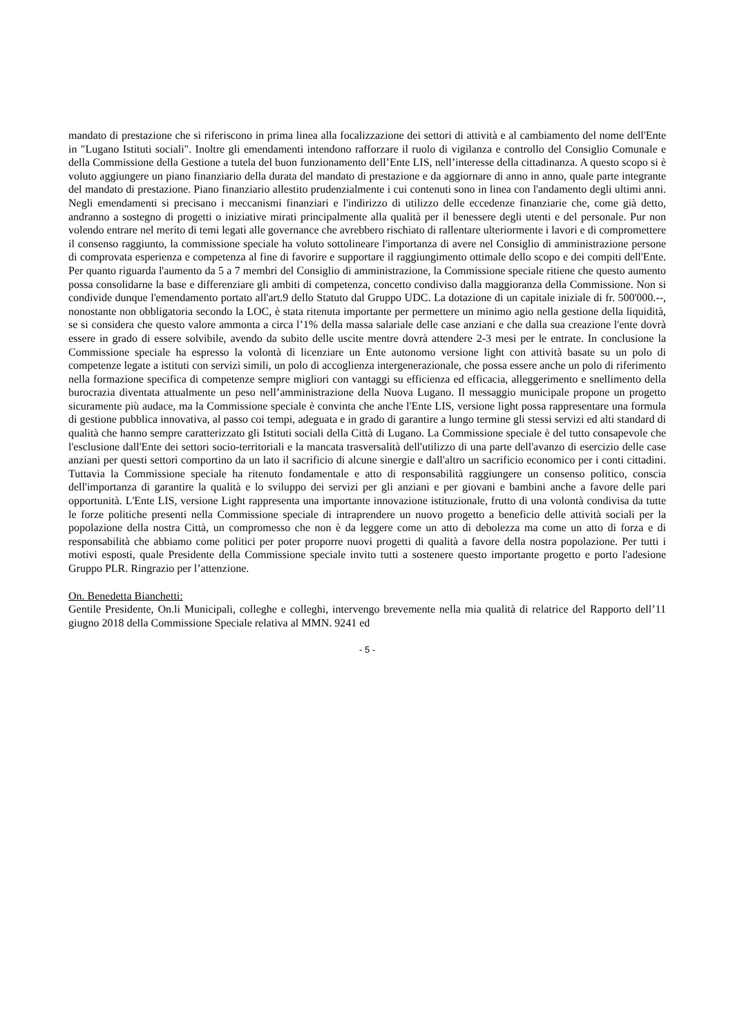mandato di prestazione che si riferiscono in prima linea alla focalizzazione dei settori di attività e al cambiamento del nome dell'Ente in "Lugano Istituti sociali". Inoltre gli emendamenti intendono rafforzare il ruolo di vigilanza e controllo del Consiglio Comunale e della Commissione della Gestione a tutela del buon funzionamento dell’Ente LIS, nell’interesse della cittadinanza. A questo scopo si è voluto aggiungere un piano finanziario della durata del mandato di prestazione e da aggiornare di anno in anno, quale parte integrante del mandato di prestazione. Piano finanziario allestito prudenzialmente i cui contenuti sono in linea con l'andamento degli ultimi anni. Negli emendamenti si precisano i meccanismi finanziari e l'indirizzo di utilizzo delle eccedenze finanziarie che, come già detto, andranno a sostegno di progetti o iniziative mirati principalmente alla qualità per il benessere degli utenti e del personale. Pur non volendo entrare nel merito di temi legati alle governance che avrebbero rischiato di rallentare ulteriormente i lavori e di compromettere il consenso raggiunto, la commissione speciale ha voluto sottolineare l'importanza di avere nel Consiglio di amministrazione persone di comprovata esperienza e competenza al fine di favorire e supportare il raggiungimento ottimale dello scopo e dei compiti dell'Ente. Per quanto riguarda l'aumento da 5 a 7 membri del Consiglio di amministrazione, la Commissione speciale ritiene che questo aumento possa consolidarne la base e differenziare gli ambiti di competenza, concetto condiviso dalla maggioranza della Commissione. Non si condivide dunque l'emendamento portato all'art.9 dello Statuto dal Gruppo UDC. La dotazione di un capitale iniziale di fr. 500'000.--, nonostante non obbligatoria secondo la LOC, è stata ritenuta importante per permettere un minimo agio nella gestione della liquidità, se si considera che questo valore ammonta a circa l’1% della massa salariale delle case anziani e che dalla sua creazione l'ente dovrà essere in grado di essere solvibile, avendo da subito delle uscite mentre dovrà attendere 2-3 mesi per le entrate. In conclusione la Commissione speciale ha espresso la volontà di licenziare un Ente autonomo versione light con attività basate su un polo di competenze legate a istituti con servizi simili, un polo di accoglienza intergenerazionale, che possa essere anche un polo di riferimento nella formazione specifica di competenze sempre migliori con vantaggi su efficienza ed efficacia, alleggerimento e snellimento della burocrazia diventata attualmente un peso nell’amministrazione della Nuova Lugano. Il messaggio municipale propone un progetto sicuramente più audace, ma la Commissione speciale è convinta che anche l'Ente LIS, versione light possa rappresentare una formula di gestione pubblica innovativa, al passo coi tempi, adeguata e in grado di garantire a lungo termine gli stessi servizi ed alti standard di qualità che hanno sempre caratterizzato gli Istituti sociali della Città di Lugano. La Commissione speciale è del tutto consapevole che l'esclusione dall'Ente dei settori socio-territoriali e la mancata trasversalità dell'utilizzo di una parte dell'avanzo di esercizio delle case anziani per questi settori comportino da un lato il sacrificio di alcune sinergie e dall'altro un sacrificio economico per i conti cittadini. Tuttavia la Commissione speciale ha ritenuto fondamentale e atto di responsabilità raggiungere un consenso politico, conscia dell'importanza di garantire la qualità e lo sviluppo dei servizi per gli anziani e per giovani e bambini anche a favore delle pari opportunità. L'Ente LIS, versione Light rappresenta una importante innovazione istituzionale, frutto di una volontà condivisa da tutte le forze politiche presenti nella Commissione speciale di intraprendere un nuovo progetto a beneficio delle attività sociali per la popolazione della nostra Città, un compromesso che non è da leggere come un atto di debolezza ma come un atto di forza e di responsabilità che abbiamo come politici per poter proporre nuovi progetti di qualità a favore della nostra popolazione. Per tutti i motivi esposti, quale Presidente della Commissione speciale invito tutti a sostenere questo importante progetto e porto l'adesione Gruppo PLR. Ringrazio per l’attenzione.
On. Benedetta Bianchetti:
Gentile Presidente, On.li Municipali, colleghe e colleghi, intervengo brevemente nella mia qualità di relatrice del Rapporto dell’11 giugno 2018 della Commissione Speciale relativa al MMN. 9241 ed
- 5 -